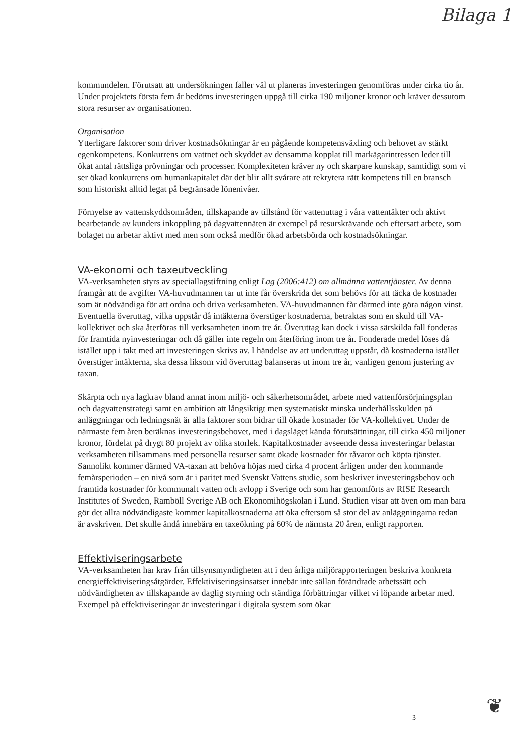Bilaga 1
kommundelen. Förutsatt att undersökningen faller väl ut planeras investeringen genomföras under cirka tio år. Under projektets första fem år bedöms investeringen uppgå till cirka 190 miljoner kronor och kräver dessutom stora resurser av organisationen.
Organisation
Ytterligare faktorer som driver kostnadsökningar är en pågående kompetensväxling och behovet av stärkt egenkompetens. Konkurrens om vattnet och skyddet av densamma kopplat till markägarintressen leder till ökat antal rättsliga prövningar och processer. Komplexiteten kräver ny och skarpare kunskap, samtidigt som vi ser ökad konkurrens om humankapitalet där det blir allt svårare att rekrytera rätt kompetens till en bransch som historiskt alltid legat på begränsade lönenivåer.
Förnyelse av vattenskyddsområden, tillskapande av tillstånd för vattenuttag i våra vattentäkter och aktivt bearbetande av kunders inkoppling på dagvattennäten är exempel på resurskrävande och eftersatt arbete, som bolaget nu arbetar aktivt med men som också medför ökad arbetsbörda och kostnadsökningar.
VA-ekonomi och taxeutveckling
VA-verksamheten styrs av speciallagstiftning enligt Lag (2006:412) om allmänna vattentjänster. Av denna framgår att de avgifter VA-huvudmannen tar ut inte får överskrida det som behövs för att täcka de kostnader som är nödvändiga för att ordna och driva verksamheten. VA-huvudmannen får därmed inte göra någon vinst. Eventuella överuttag, vilka uppstår då intäkterna överstiger kostnaderna, betraktas som en skuld till VA-kollektivet och ska återföras till verksamheten inom tre år. Överuttag kan dock i vissa särskilda fall fonderas för framtida nyinvesteringar och då gäller inte regeln om återföring inom tre år. Fonderade medel löses då istället upp i takt med att investeringen skrivs av. I händelse av att underuttag uppstår, då kostnaderna istället överstiger intäkterna, ska dessa liksom vid överuttag balanseras ut inom tre år, vanligen genom justering av taxan.
Skärpta och nya lagkrav bland annat inom miljö- och säkerhetsområdet, arbete med vattenförsörjningsplan och dagvattenstrategi samt en ambition att långsiktigt men systematiskt minska underhållsskulden på anläggningar och ledningsnät är alla faktorer som bidrar till ökade kostnader för VA-kollektivet. Under de närmaste fem åren beräknas investeringsbehovet, med i dagsläget kända förutsättningar, till cirka 450 miljoner kronor, fördelat på drygt 80 projekt av olika storlek. Kapitalkostnader avseende dessa investeringar belastar verksamheten tillsammans med personella resurser samt ökade kostnader för råvaror och köpta tjänster. Sannolikt kommer därmed VA-taxan att behöva höjas med cirka 4 procent årligen under den kommande femårsperioden – en nivå som är i paritet med Svenskt Vattens studie, som beskriver investeringsbehov och framtida kostnader för kommunalt vatten och avlopp i Sverige och som har genomförts av RISE Research Institutes of Sweden, Ramböll Sverige AB och Ekonomihögskolan i Lund. Studien visar att även om man bara gör det allra nödvändigaste kommer kapitalkostnaderna att öka eftersom så stor del av anläggningarna redan är avskriven. Det skulle ändå innebära en taxeökning på 60% de närmsta 20 åren, enligt rapporten.
Effektiviseringsarbete
VA-verksamheten har krav från tillsynsmyndigheten att i den årliga miljörapporteringen beskriva konkreta energieffektiviseringsåtgärder. Effektiviseringsinsatser innebär inte sällan förändrade arbetssätt och nödvändigheten av tillskapande av daglig styrning och ständiga förbättringar vilket vi löpande arbetar med. Exempel på effektiviseringar är investeringar i digitala system som ökar
3 ❦